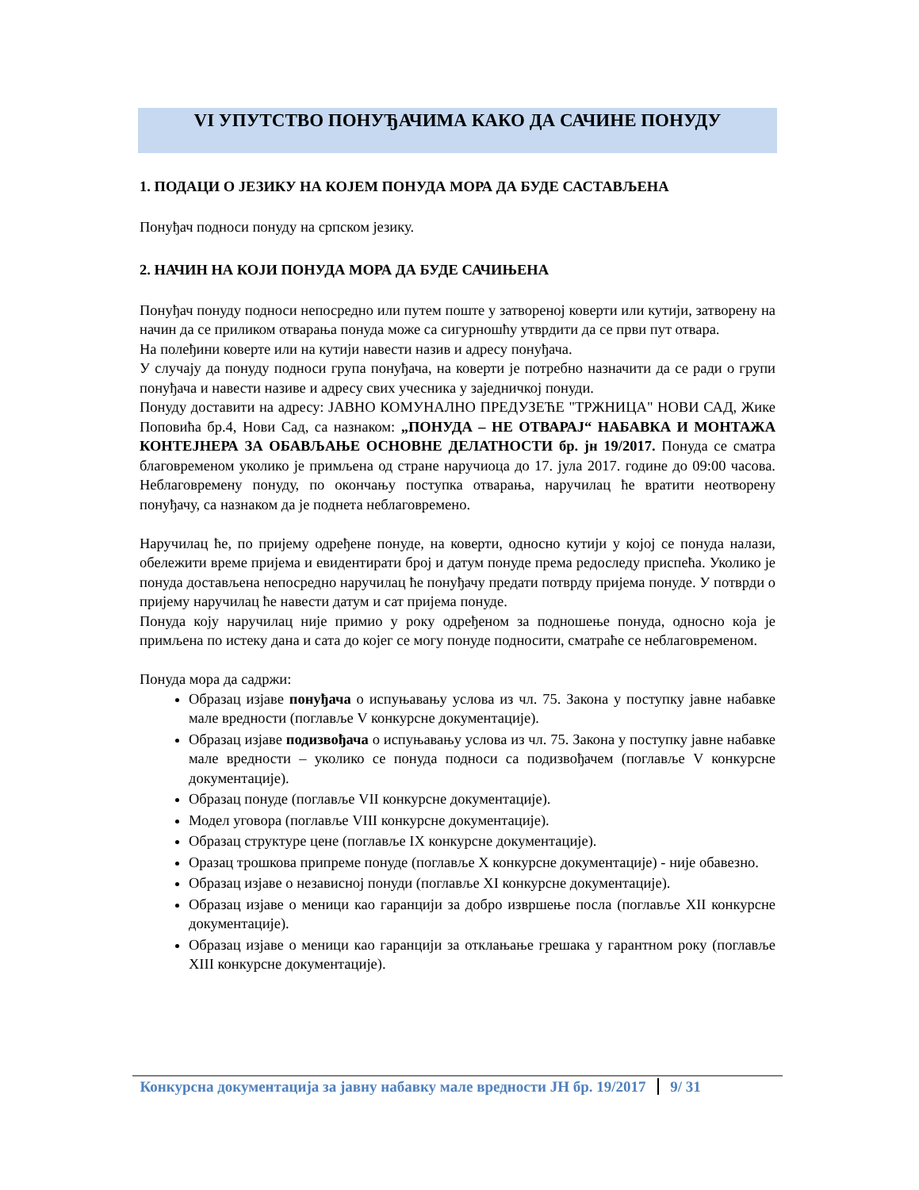VI УПУТСТВО ПОНУЂАЧИМА КАКО ДА САЧИНЕ ПОНУДУ
1. ПОДАЦИ О ЈЕЗИКУ НА КОЈЕМ ПОНУДА МОРА ДА БУДЕ САСТАВЉЕНА
Понуђач подноси понуду на српском језику.
2. НАЧИН НА КОЈИ ПОНУДА МОРА ДА БУДЕ САЧИЊЕНА
Понуђач понуду подноси непосредно или путем поште у затвореној коверти или кутији, затворену на начин да се приликом отварања понуда може са сигурношћу утврдити да се први пут отвара.
На полеђини коверте или на кутији навести назив и адресу понуђача.
У случају да понуду подноси група понуђача, на коверти је потребно назначити да се ради о групи понуђача и навести називе и адресу свих учесника у заједничкој понуди.
Понуду доставити на адресу: ЈАВНО КОМУНАЛНО ПРЕДУЗЕЋЕ "ТРЖНИЦА" НОВИ САД, Жике Поповића бр.4, Нови Сад, са назнаком: „ПОНУДА – НЕ ОТВАРАЈ“ НАБАВКА И МОНТАЖА КОНТЕЈНЕРА ЗА ОБАВЉАЊЕ ОСНОВНЕ ДЕЛАТНОСТИ бр. јн 19/2017. Понуда се сматра благовременом уколико је примљена од стране наручиоца до 17. јула 2017. године до 09:00 часова. Неблаговремену понуду, по окончању поступка отварања, наручилац ће вратити неотворену понуђачу, са назнаком да је поднета неблаговремено.
Наручилац ће, по пријему одређене понуде, на коверти, односно кутији у којој се понуда налази, обележити време пријема и евидентирати број и датум понуде према редоследу приспећа. Уколико је понуда достављена непосредно наручилац ће понуђачу предати потврду пријема понуде. У потврди о пријему наручилац ће навести датум и сат пријема понуде.
Понуда коју наручилац није примио у року одређеном за подношење понуда, односно која је примљена по истеку дана и сата до којег се могу понуде подносити, сматраће се неблаговременом.
Понуда мора да садржи:
Образац изјаве понуђача о испуњавању услова из чл. 75. Закона у поступку јавне набавке мале вредности (поглавље V конкурсне документације).
Образац изјаве подизвођача о испуњавању услова из чл. 75. Закона у поступку јавне набавке мале вредности – уколико се понуда подноси са подизвођачем (поглавље V конкурсне документације).
Образац понуде (поглавље VII конкурсне документације).
Модел уговора (поглавље VIII конкурсне документације).
Образац структуре цене (поглавље IX конкурсне документације).
Оразац трошкова припреме понуде (поглавље X конкурсне документације) - није обавезно.
Образац изјаве о независној понуди (поглавље XI конкурсне документације).
Образац изјаве о меници као гаранцији за добро извршење посла (поглавље XII конкурсне документације).
Образац изјаве о меници као гаранцији за отклањање грешака у гарантном року (поглавље XIII конкурсне документације).
Конкурсна документација за јавну набавку мале вредности ЈН бр. 19/2017 9/ 31